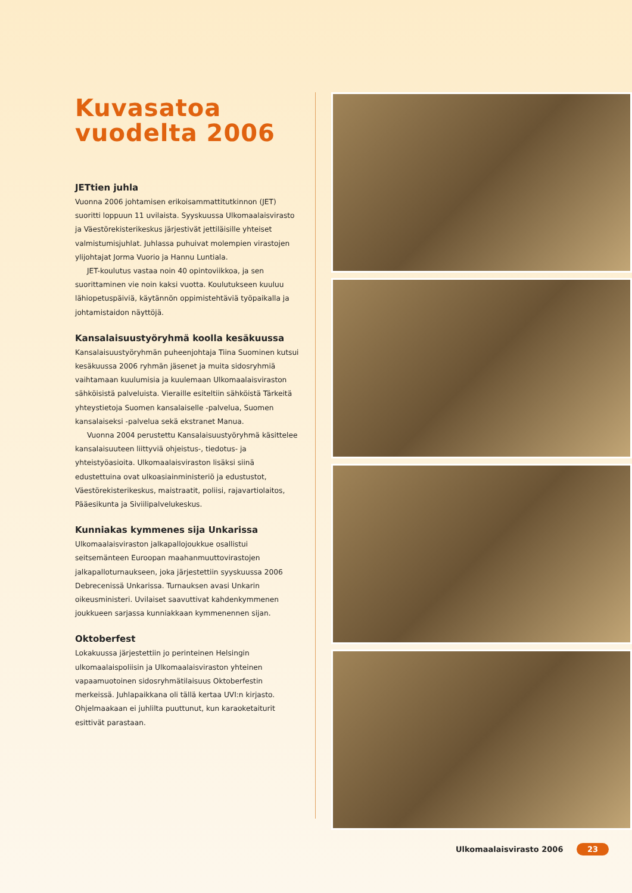Kuvasatoa
vuodelta 2006
JETtien juhla
Vuonna 2006 johtamisen erikoisammattitutkinnon (JET) suoritti loppuun 11 uvilaista. Syyskuussa Ulkomaalaisvirasto ja Väestörekisterikeskus järjestivät jettiläisille yhteiset valmistumisjuhlat. Juhlassa puhuivat molempien virastojen ylijohtajat Jorma Vuorio ja Hannu Luntiala.
JET-koulutus vastaa noin 40 opintoviikkoa, ja sen suorittaminen vie noin kaksi vuotta. Koulutukseen kuuluu lähiopetuspäiviä, käytännön oppimistehtäviä työpaikalla ja johtamistaidon näyttöjä.
Kansalaisuustyöryhmä koolla kesäkuussa
Kansalaisuustyöryhmän puheenjohtaja Tiina Suominen kutsui kesäkuussa 2006 ryhmän jäsenet ja muita sidosryhmiä vaihtamaan kuulumisia ja kuulemaan Ulkomaalaisviraston sähköisistä palveluista. Vieraille esiteltiin sähköistä Tärkeitä yhteystietoja Suomen kansalaiselle -palvelua, Suomen kansalaiseksi -palvelua sekä ekstranet Manua.
Vuonna 2004 perustettu Kansalaisuustyöryhmä käsittelee kansalaisuuteen liittyviä ohjeistus-, tiedotus- ja yhteistyöasioita. Ulkomaalaisviraston lisäksi siinä edustettuina ovat ulkoasiainministeriö ja edustustot, Väestörekisterikeskus, maistraatit, poliisi, rajavartiolaitos, Pääesikunta ja Siviilipalvelukeskus.
Kunniakas kymmenes sija Unkarissa
Ulkomaalaisviraston jalkapallojoukkue osallistui seitsemänteen Euroopan maahanmuuttovirastojen jalkapalloturnaukseen, joka järjestettiin syyskuussa 2006 Debrecenissä Unkarissa. Turnauksen avasi Unkarin oikeusministeri. Uvilaiset saavuttivat kahdenkymmenen joukkueen sarjassa kunniakkaan kymmenennen sijan.
Oktoberfest
Lokakuussa järjestettiin jo perinteinen Helsingin ulkomaalaispoliisin ja Ulkomaalaisviraston yhteinen vapaamuotoinen sidosryhmätilaisuus Oktoberfestin merkeissä. Juhlapaikkana oli tällä kertaa UVI:n kirjasto. Ohjelmaakaan ei juhlilta puuttunut, kun karaoketaiturit esittivät parastaan.
Ulkomaalaisvirasto 2006 23